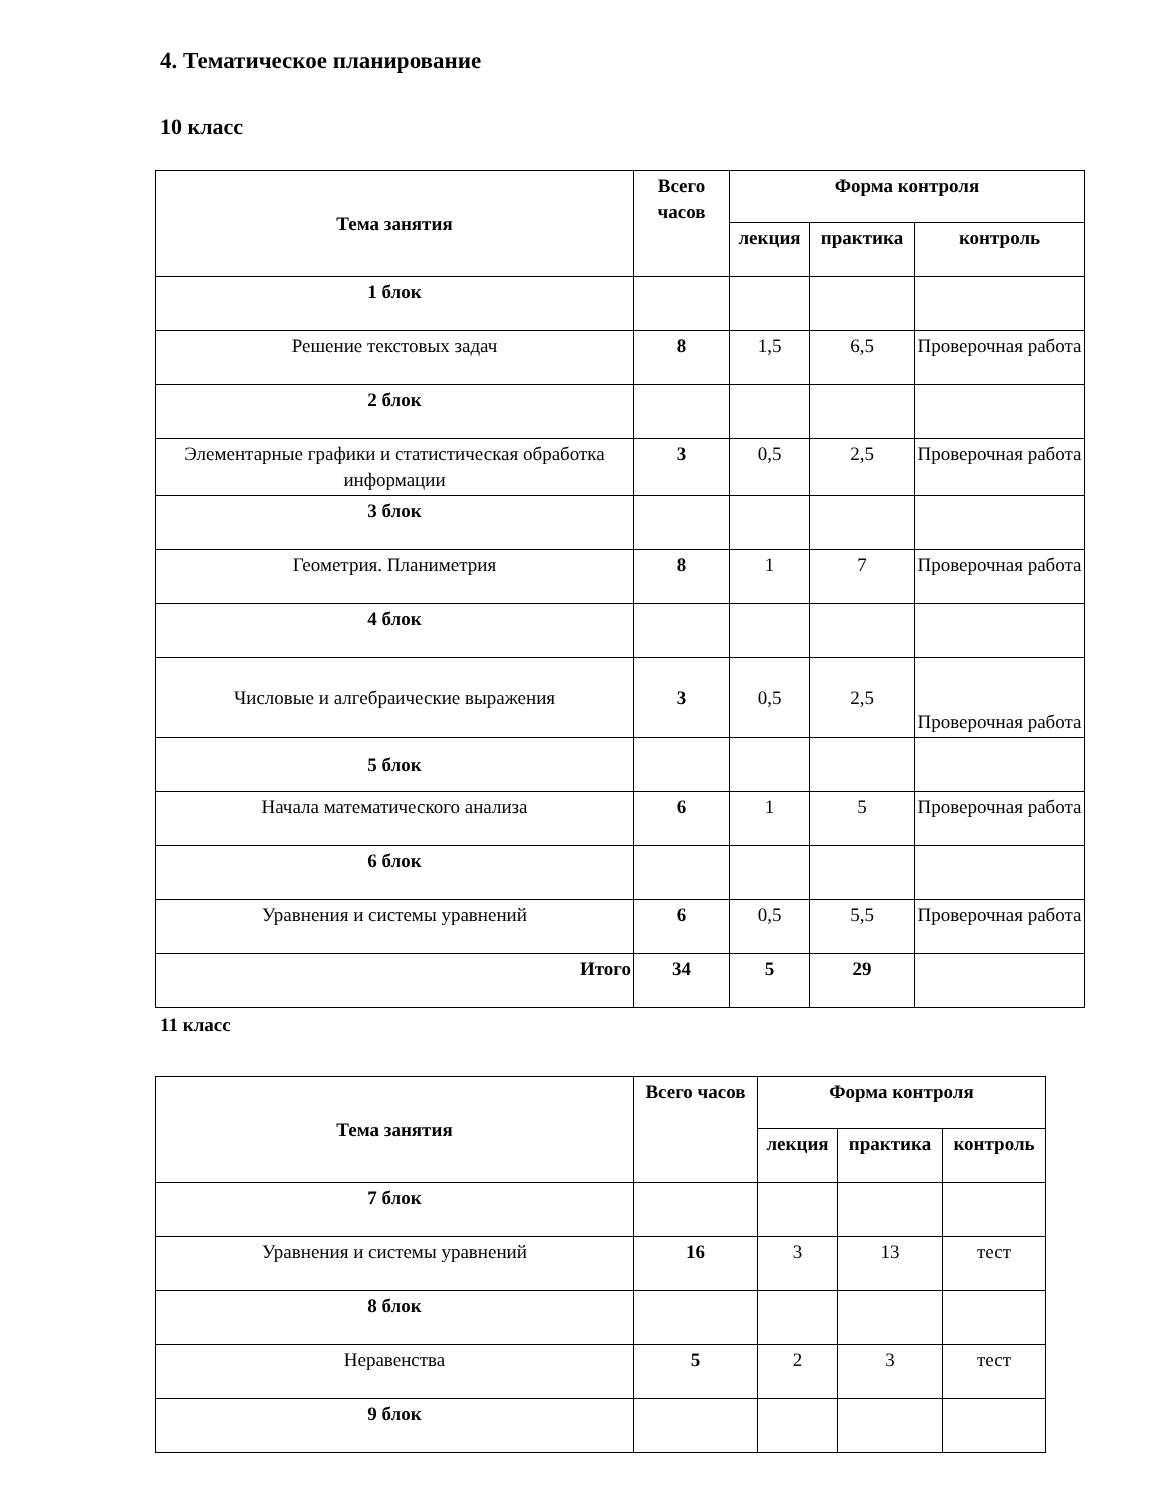4. Тематическое планирование
10 класс
| Тема занятия | Всего часов | Форма контроля | | |
| --- | --- | --- | --- | --- |
| | | лекция | практика | контроль |
| 1 блок | | | | |
| Решение текстовых задач | 8 | 1,5 | 6,5 | Проверочная работа |
| 2 блок | | | | |
| Элементарные графики и статистическая обработка информации | 3 | 0,5 | 2,5 | Проверочная работа |
| 3 блок | | | | |
| Геометрия. Планиметрия | 8 | 1 | 7 | Проверочная работа |
| 4 блок | | | | |
| Числовые и алгебраические выражения | 3 | 0,5 | 2,5 | Проверочная работа |
| 5 блок | | | | |
| Начала математического анализа | 6 | 1 | 5 | Проверочная работа |
| 6 блок | | | | |
| Уравнения и системы уравнений | 6 | 0,5 | 5,5 | Проверочная работа |
| Итого | 34 | 5 | 29 | |
11 класс
| Тема занятия | Всего часов | Форма контроля | | |
| --- | --- | --- | --- | --- |
| | | лекция | практика | контроль |
| 7 блок | | | | |
| Уравнения и системы уравнений | 16 | 3 | 13 | тест |
| 8 блок | | | | |
| Неравенства | 5 | 2 | 3 | тест |
| 9 блок | | | | |